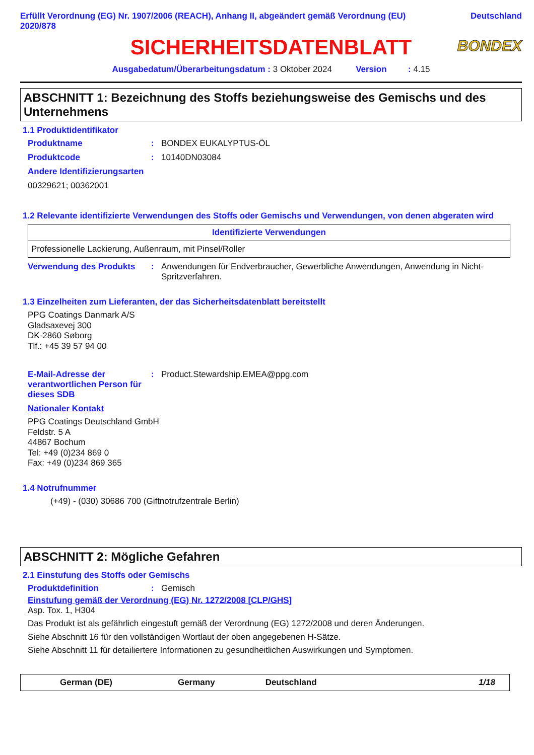Erfüllt Verordnung (EG) Nr. 1907/2006 (REACH), Anhang II, abgeändert gemäß Verordnung (EU) 2020/878
Deutschland
SICHERHEITSDATENBLATT
BONDEX
Ausgabedatum/Überarbeitungsdatum : 3 Oktober 2024 Version : 4.15
ABSCHNITT 1: Bezeichnung des Stoffs beziehungsweise des Gemischs und des Unternehmens
1.1 Produktidentifikator
Produktname : BONDEX EUKALYPTUS-ÖL
Produktcode : 10140DN03084
Andere Identifizierungsarten
00329621; 00362001
1.2 Relevante identifizierte Verwendungen des Stoffs oder Gemischs und Verwendungen, von denen abgeraten wird
| Identifizierte Verwendungen |
| --- |
| Professionelle Lackierung, Außenraum, mit Pinsel/Roller |
Verwendung des Produkts : Anwendungen für Endverbraucher, Gewerbliche Anwendungen, Anwendung in Nicht-Spritzverfahren.
1.3 Einzelheiten zum Lieferanten, der das Sicherheitsdatenblatt bereitstellt
PPG Coatings Danmark A/S
Gladsaxevej 300
DK-2860 Søborg
Tlf.: +45 39 57 94 00
E-Mail-Adresse der verantwortlichen Person für dieses SDB
: Product.Stewardship.EMEA@ppg.com
Nationaler Kontakt
PPG Coatings Deutschland GmbH
Feldstr. 5 A
44867 Bochum
Tel: +49 (0)234 869 0
Fax: +49 (0)234 869 365
1.4 Notrufnummer
(+49) - (030) 30686 700 (Giftnotrufzentrale Berlin)
ABSCHNITT 2: Mögliche Gefahren
2.1 Einstufung des Stoffs oder Gemischs
Produktdefinition : Gemisch
Einstufung gemäß der Verordnung (EG) Nr. 1272/2008 [CLP/GHS]
Asp. Tox. 1, H304
Das Produkt ist als gefährlich eingestuft gemäß der Verordnung (EG) 1272/2008 und deren Änderungen.
Siehe Abschnitt 16 für den vollständigen Wortlaut der oben angegebenen H-Sätze.
Siehe Abschnitt 11 für detailiertere Informationen zu gesundheitlichen Auswirkungen und Symptomen.
German (DE) Germany Deutschland 1/18